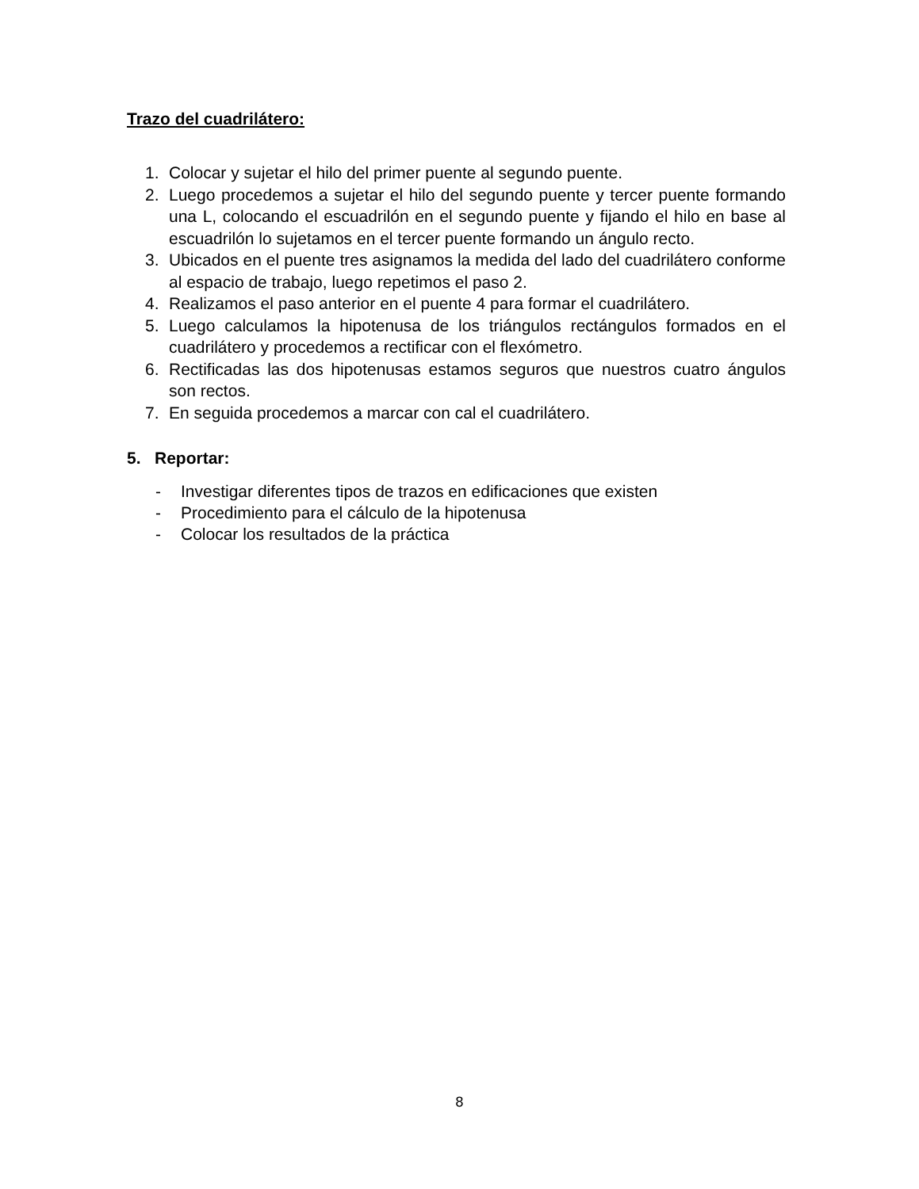Trazo del cuadrilátero:
1. Colocar y sujetar el hilo del primer puente al segundo puente.
2. Luego procedemos a sujetar el hilo del segundo puente y tercer puente formando una L, colocando el escuadrilón en el segundo puente y fijando el hilo en base al escuadrilón lo sujetamos en el tercer puente formando un ángulo recto.
3. Ubicados en el puente tres asignamos la medida del lado del cuadrilátero conforme al espacio de trabajo, luego repetimos el paso 2.
4. Realizamos el paso anterior en el puente 4 para formar el cuadrilátero.
5. Luego calculamos la hipotenusa de los triángulos rectángulos formados en el cuadrilátero y procedemos a rectificar con el flexómetro.
6. Rectificadas las dos hipotenusas estamos seguros que nuestros cuatro ángulos son rectos.
7. En seguida procedemos a marcar con cal el cuadrilátero.
5. Reportar:
- Investigar diferentes tipos de trazos en edificaciones que existen
- Procedimiento para el cálculo de la hipotenusa
- Colocar los resultados de la práctica
8